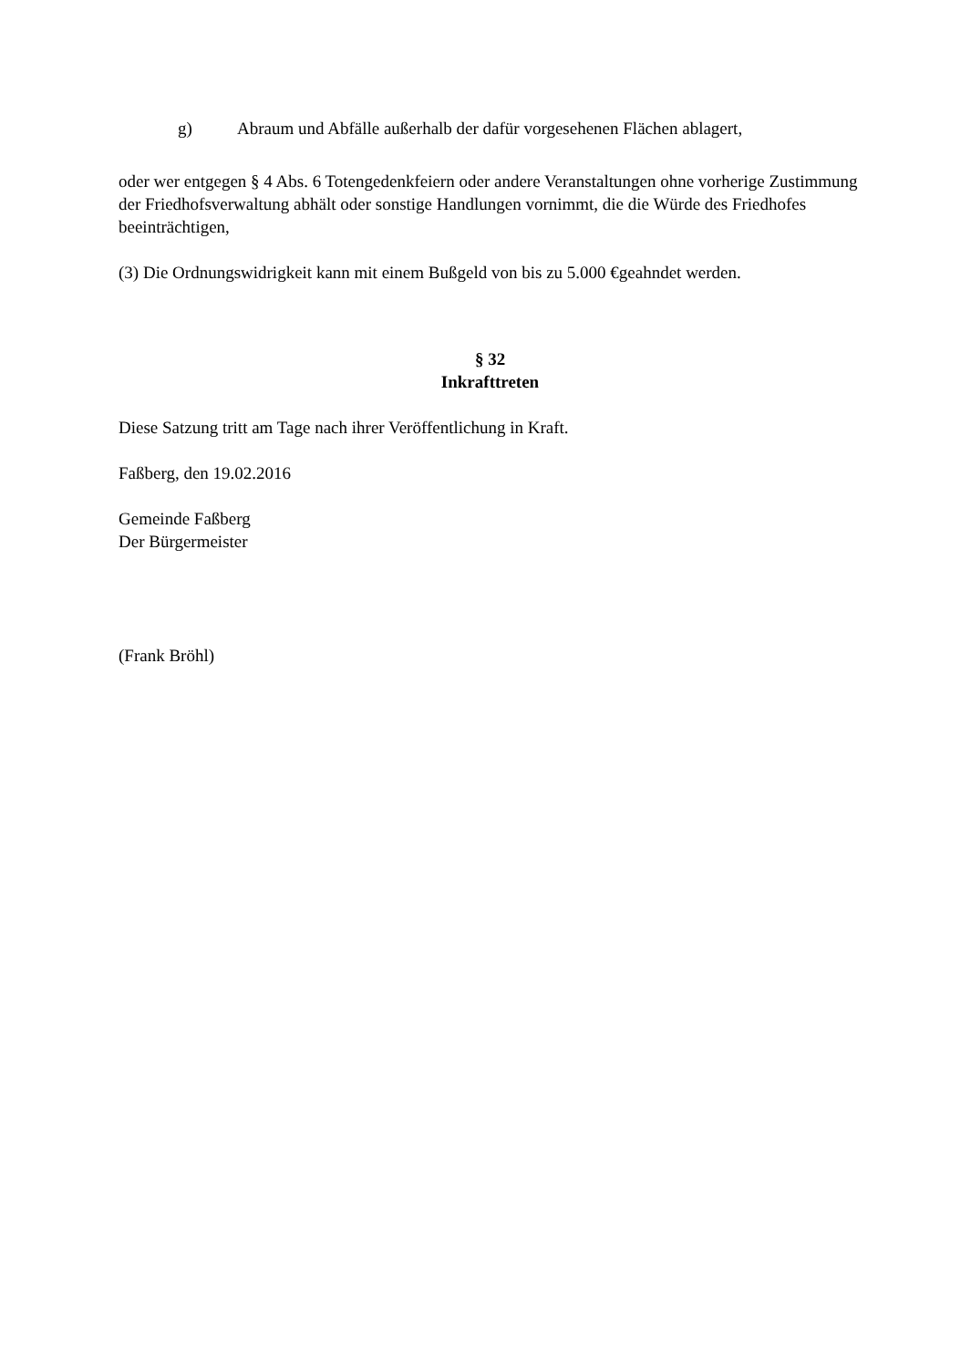g) Abraum und Abfälle außerhalb der dafür vorgesehenen Flächen ablagert,
oder wer entgegen § 4 Abs. 6 Totengedenkfeiern oder andere Veranstaltungen ohne vorherige Zustimmung der Friedhofsverwaltung abhält oder sonstige Handlungen vornimmt, die die Würde des Friedhofes beeinträchtigen,
(3) Die Ordnungswidrigkeit kann mit einem Bußgeld von bis zu 5.000 €geahndet werden.
§ 32
Inkrafttreten
Diese Satzung tritt am Tage nach ihrer Veröffentlichung in Kraft.
Faßberg, den 19.02.2016
Gemeinde Faßberg
Der Bürgermeister
(Frank Bröhl)